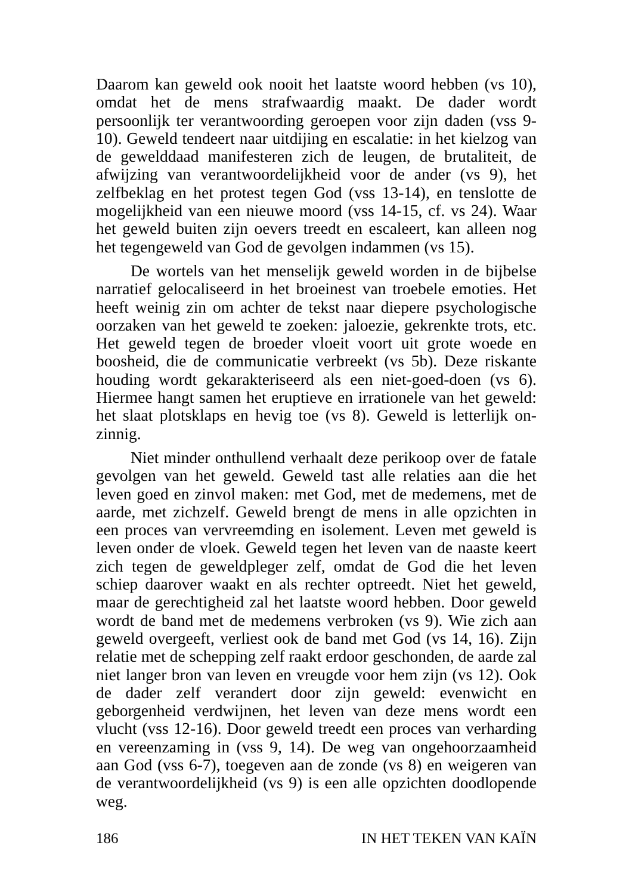Daarom kan geweld ook nooit het laatste woord hebben (vs 10), omdat het de mens strafwaardig maakt. De dader wordt persoonlijk ter verantwoording geroepen voor zijn daden (vss 9-10). Geweld tendeert naar uitdijing en escalatie: in het kielzog van de gewelddaad manifesteren zich de leugen, de brutaliteit, de afwijzing van verantwoordelijkheid voor de ander (vs 9), het zelfbeklag en het protest tegen God (vss 13-14), en tenslotte de mogelijkheid van een nieuwe moord (vss 14-15, cf. vs 24). Waar het geweld buiten zijn oevers treedt en escaleert, kan alleen nog het tegengeweld van God de gevolgen indammen (vs 15).
De wortels van het menselijk geweld worden in de bijbelse narratief gelocaliseerd in het broeinest van troebele emoties. Het heeft weinig zin om achter de tekst naar diepere psychologische oorzaken van het geweld te zoeken: jaloezie, gekrenkte trots, etc. Het geweld tegen de broeder vloeit voort uit grote woede en boosheid, die de communicatie verbreekt (vs 5b). Deze riskante houding wordt gekarakteriseerd als een niet-goed-doen (vs 6). Hiermee hangt samen het eruptieve en irrationele van het geweld: het slaat plotsklaps en hevig toe (vs 8). Geweld is letterlijk on-zinnig.
Niet minder onthullend verhaalt deze perikoop over de fatale gevolgen van het geweld. Geweld tast alle relaties aan die het leven goed en zinvol maken: met God, met de medemens, met de aarde, met zichzelf. Geweld brengt de mens in alle opzichten in een proces van vervreemding en isolement. Leven met geweld is leven onder de vloek. Geweld tegen het leven van de naaste keert zich tegen de geweldpleger zelf, omdat de God die het leven schiep daarover waakt en als rechter optreedt. Niet het geweld, maar de gerechtigheid zal het laatste woord hebben. Door geweld wordt de band met de medemens verbroken (vs 9). Wie zich aan geweld overgeeft, verliest ook de band met God (vs 14, 16). Zijn relatie met de schepping zelf raakt erdoor geschonden, de aarde zal niet langer bron van leven en vreugde voor hem zijn (vs 12). Ook de dader zelf verandert door zijn geweld: evenwicht en geborgenheid verdwijnen, het leven van deze mens wordt een vlucht (vss 12-16). Door geweld treedt een proces van verharding en vereenzaming in (vss 9, 14). De weg van ongehoorzaamheid aan God (vss 6-7), toegeven aan de zonde (vs 8) en weigeren van de verantwoordelijkheid (vs 9) is een alle opzichten doodlopende weg.
186 IN HET TEKEN VAN KAÏN